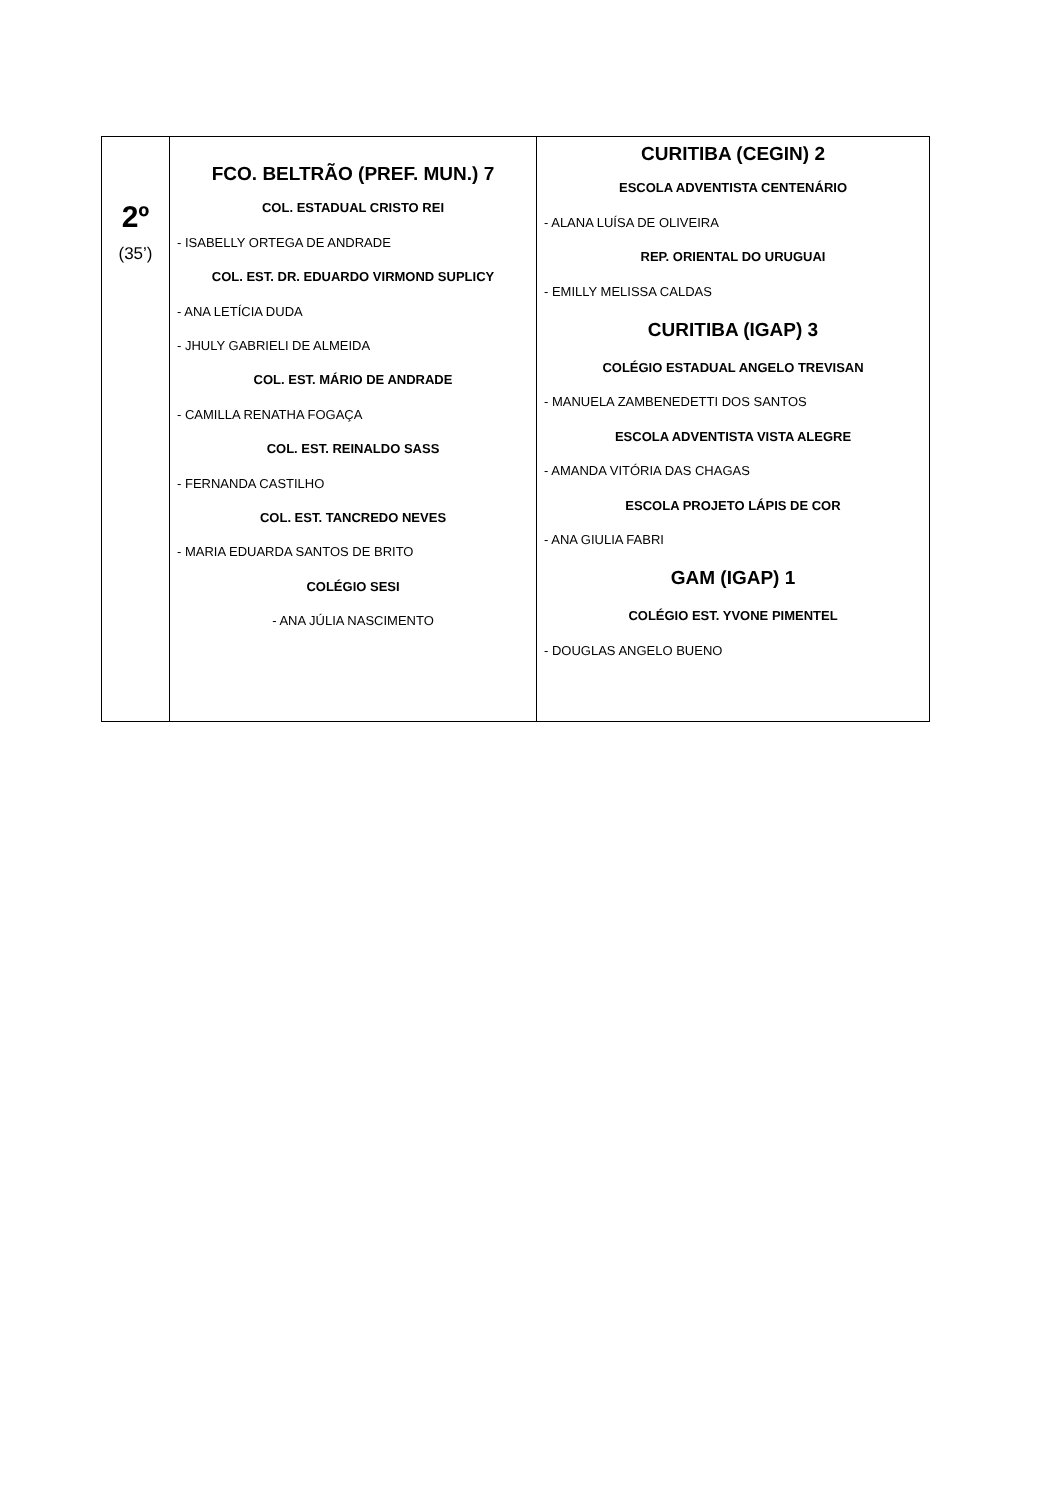| 2º (35’) | FCO. BELTRÃO (PREF. MUN.) 7 COL. ESTADUAL CRISTO REI - ISABELLY ORTEGA DE ANDRADE COL. EST. DR. EDUARDO VIRMOND SUPLICY - ANA LETÍCIA DUDA - JHULY GABRIELI DE ALMEIDA COL. EST. MÁRIO DE ANDRADE - CAMILLA RENATHA FOGAÇA COL. EST. REINALDO SASS - FERNANDA CASTILHO COL. EST. TANCREDO NEVES - MARIA EDUARDA SANTOS DE BRITO COLÉGIO SESI - ANA JÚLIA NASCIMENTO | CURITIBA (CEGIN) 2 ESCOLA ADVENTISTA CENTENÁRIO - ALANA LUÍSA DE OLIVEIRA REP. ORIENTAL DO URUGUAI - EMILLY MELISSA CALDAS CURITIBA (IGAP) 3 COLÉGIO ESTADUAL ANGELO TREVISAN - MANUELA ZAMBENEDETTI DOS SANTOS ESCOLA ADVENTISTA VISTA ALEGRE - AMANDA VITÓRIA DAS CHAGAS ESCOLA PROJETO LÁPIS DE COR - ANA GIULIA FABRI GAM (IGAP) 1 COLÉGIO EST. YVONE PIMENTEL - DOUGLAS ANGELO BUENO |